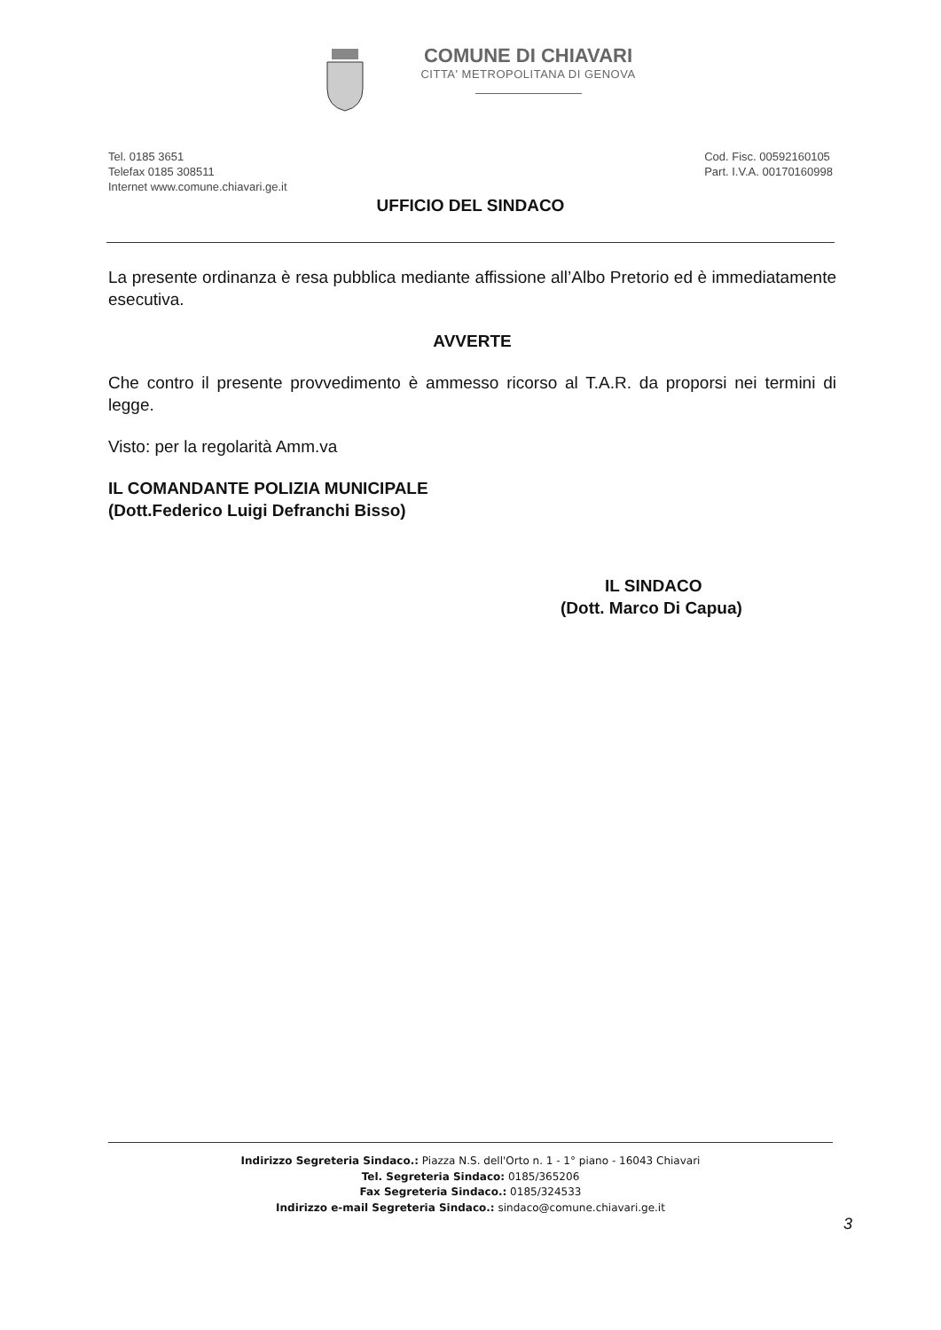COMUNE DI CHIAVARI
CITTA' METROPOLITANA DI GENOVA
Tel. 0185 3651
Telefax 0185 308511
Internet www.comune.chiavari.ge.it
Cod. Fisc. 00592160105
Part. I.V.A. 00170160998
UFFICIO DEL SINDACO
La presente ordinanza è resa pubblica mediante affissione all’Albo Pretorio ed è immediatamente esecutiva.
AVVERTE
Che contro il presente provvedimento è ammesso ricorso al T.A.R. da proporsi nei termini di legge.
Visto: per la regolarità Amm.va
IL COMANDANTE POLIZIA MUNICIPALE
(Dott.Federico Luigi Defranchi Bisso)
IL SINDACO
(Dott. Marco Di Capua)
Indirizzo Segreteria Sindaco.: Piazza N.S. dell'Orto n. 1 - 1° piano - 16043 Chiavari
Tel. Segreteria Sindaco: 0185/365206
Fax Segreteria Sindaco.: 0185/324533
Indirizzo e-mail Segreteria Sindaco.: sindaco@comune.chiavari.ge.it
3